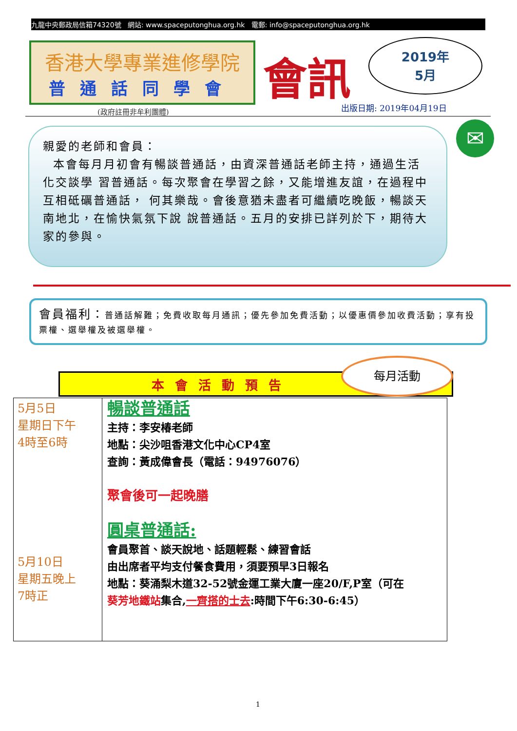九龍中央郵政局信箱74320號 網站: www.spaceputonghua.org.hk 電郵: info@spaceputonghua.org.hk
香港大學專業進修學院
普通話同學會
(政府註冊非牟利團體)
會訊
2019年
5月
出版日期: 2019年04月19日
親愛的老師和會員：
本會每月月初會有暢談普通話，由資深普通話老師主持，通過生活化交談學 習普通話。每次聚會在學習之餘，又能增進友誼，在過程中互相砥礪普通話， 何其樂哉。會後意猶未盡者可繼續吃晚飯，暢談天南地北，在愉快氣氛下說 說普通話。五月的安排已詳列於下，期待大家的參與。
✉
會員福利：普通話解難；免費收取每月通訊；優先參加免費活動；以優惠價參加收費活動；享有投票權、選舉權及被選舉權。
本會活動預告
每月活動
| 5月5日 星期日下午 4時至6時 5月10日 星期五晚上 7時正 | 暢談普通話 主持：李安椿老師 地點：尖沙咀香港文化中心CP4室 查詢：黃成偉會長（電話：94976076） 聚會後可一起晚膳 圓桌普通話: 會員聚首、談天說地、話題輕鬆、練習會話 由出席者平均支付餐食費用，須要預早3日報名 地點：葵涌梨木道32-52號金運工業大廈一座20/F,P室（可在 葵芳地鐵站 集合, 一齊搭的士去 :時間下午6:30-6:45） |
1